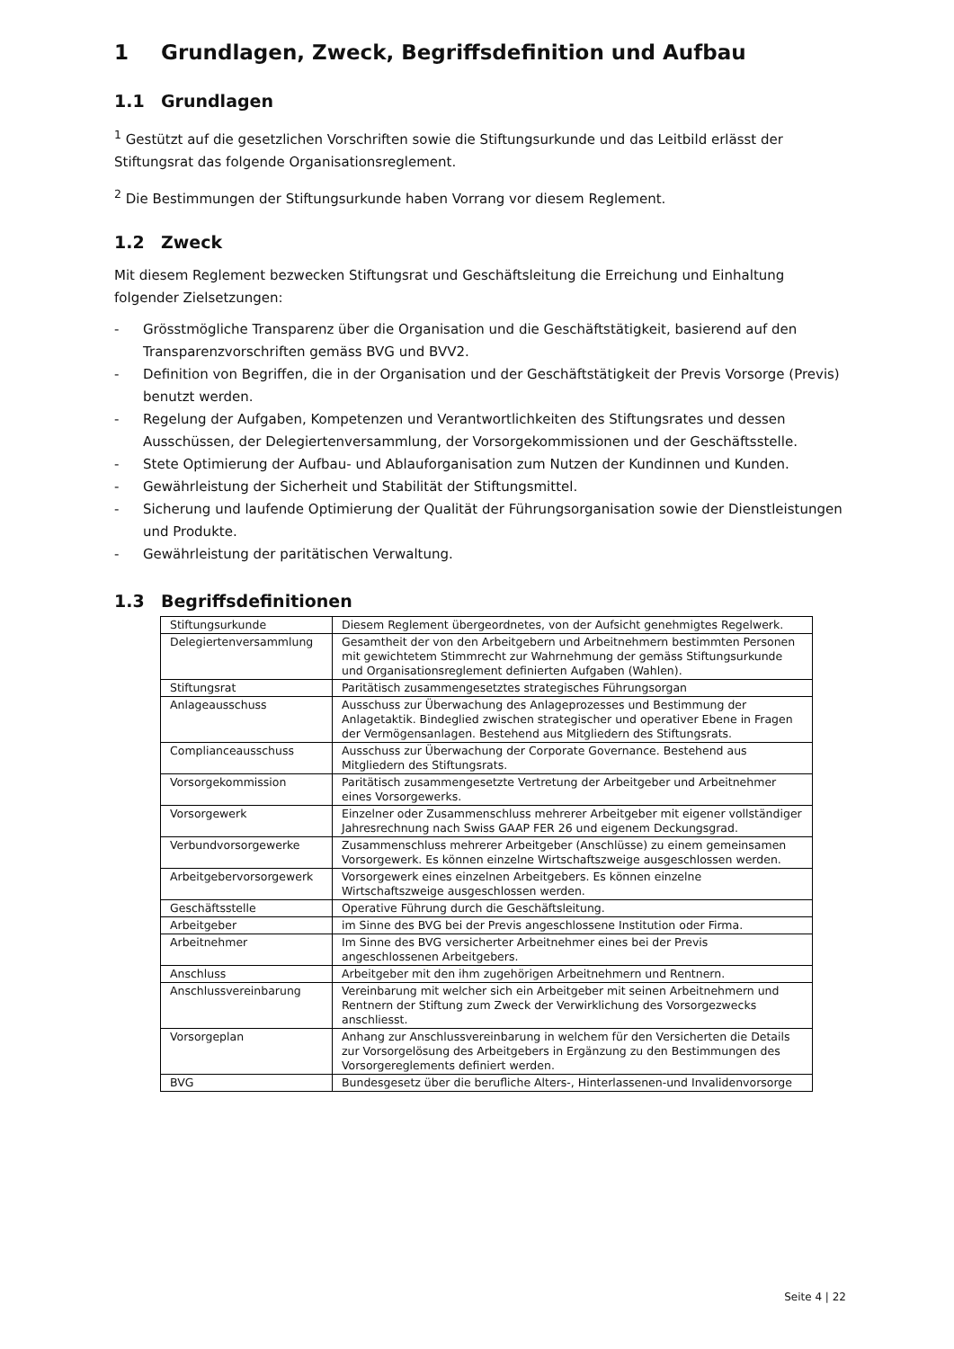1 Grundlagen, Zweck, Begriffsdefinition und Aufbau
1.1 Grundlagen
<sup>1</sup> Gestützt auf die gesetzlichen Vorschriften sowie die Stiftungsurkunde und das Leitbild erlässt der Stiftungsrat das folgende Organisationsreglement.
<sup>2</sup> Die Bestimmungen der Stiftungsurkunde haben Vorrang vor diesem Reglement.
1.2 Zweck
Mit diesem Reglement bezwecken Stiftungsrat und Geschäftsleitung die Erreichung und Einhaltung folgender Zielsetzungen:
- Grösstmögliche Transparenz über die Organisation und die Geschäftstätigkeit, basierend auf den Transparenzvorschriften gemäss BVG und BVV2.
- Definition von Begriffen, die in der Organisation und der Geschäftstätigkeit der Previs Vorsorge (Previs) benutzt werden.
- Regelung der Aufgaben, Kompetenzen und Verantwortlichkeiten des Stiftungsrates und dessen Ausschüssen, der Delegiertenversammlung, der Vorsorgekommissionen und der Geschäftsstelle.
- Stete Optimierung der Aufbau- und Ablauforganisation zum Nutzen der Kundinnen und Kunden.
- Gewährleistung der Sicherheit und Stabilität der Stiftungsmittel.
- Sicherung und laufende Optimierung der Qualität der Führungsorganisation sowie der Dienstleistungen und Produkte.
- Gewährleistung der paritätischen Verwaltung.
1.3 Begriffsdefinitionen
| Stiftungsurkunde | Diesem Reglement übergeordnetes, von der Aufsicht genehmigtes Regelwerk. |
| Delegiertenversammlung | Gesamtheit der von den Arbeitgebern und Arbeitnehmern bestimmten Personen mit gewichtetem Stimmrecht zur Wahrnehmung der gemäss Stiftungsurkunde und Organisationsreglement definierten Aufgaben (Wahlen). |
| Stiftungsrat | Paritätisch zusammengesetztes strategisches Führungsorgan |
| Anlageausschuss | Ausschuss zur Überwachung des Anlageprozesses und Bestimmung der Anlagetaktik. Bindeglied zwischen strategischer und operativer Ebene in Fragen der Vermögensanlagen. Bestehend aus Mitgliedern des Stiftungsrats. |
| Complianceausschuss | Ausschuss zur Überwachung der Corporate Governance. Bestehend aus Mitgliedern des Stiftungsrats. |
| Vorsorgekommission | Paritätisch zusammengesetzte Vertretung der Arbeitgeber und Arbeitnehmer eines Vorsorgewerks. |
| Vorsorgewerk | Einzelner oder Zusammenschluss mehrerer Arbeitgeber mit eigener vollständiger Jahresrechnung nach Swiss GAAP FER 26 und eigenem Deckungsgrad. |
| Verbundvorsorgewerke | Zusammenschluss mehrerer Arbeitgeber (Anschlüsse) zu einem gemeinsamen Vorsorgewerk. Es können einzelne Wirtschaftszweige ausgeschlossen werden. |
| Arbeitgebervorsorgewerk | Vorsorgewerk eines einzelnen Arbeitgebers. Es können einzelne Wirtschaftszweige ausgeschlossen werden. |
| Geschäftsstelle | Operative Führung durch die Geschäftsleitung. |
| Arbeitgeber | im Sinne des BVG bei der Previs angeschlossene Institution oder Firma. |
| Arbeitnehmer | Im Sinne des BVG versicherter Arbeitnehmer eines bei der Previs angeschlossenen Arbeitgebers. |
| Anschluss | Arbeitgeber mit den ihm zugehörigen Arbeitnehmern und Rentnern. |
| Anschlussvereinbarung | Vereinbarung mit welcher sich ein Arbeitgeber mit seinen Arbeitnehmern und Rentnern der Stiftung zum Zweck der Verwirklichung des Vorsorgezwecks anschliesst. |
| Vorsorgeplan | Anhang zur Anschlussvereinbarung in welchem für den Versicherten die Details zur Vorsorgelösung des Arbeitgebers in Ergänzung zu den Bestimmungen des Vorsorgereglements definiert werden. |
| BVG | Bundesgesetz über die berufliche Alters-, Hinterlassenen-und Invalidenvorsorge |
Seite 4 | 22